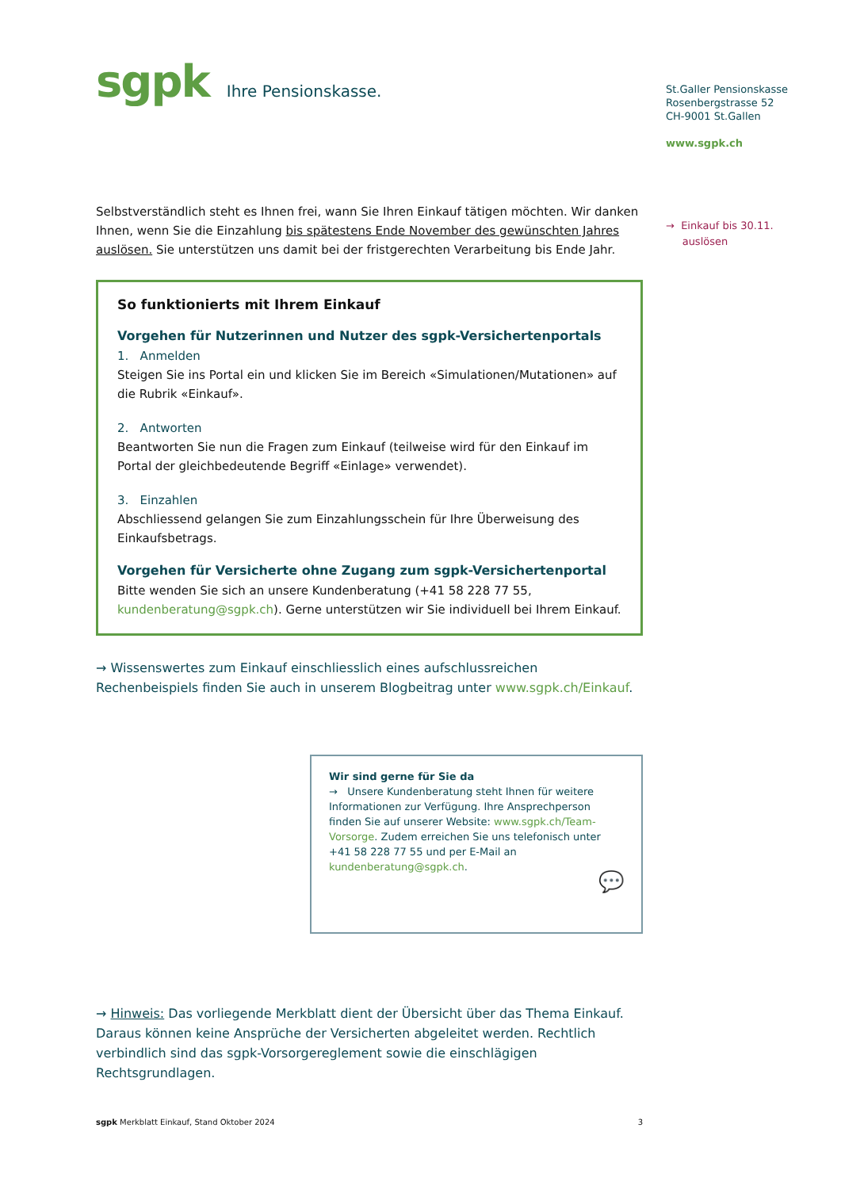sgpk Ihre Pensionskasse.
Selbstverständlich steht es Ihnen frei, wann Sie Ihren Einkauf tätigen möchten. Wir danken Ihnen, wenn Sie die Einzahlung bis spätestens Ende November des gewünschten Jahres auslösen. Sie unterstützen uns damit bei der fristgerechten Verarbeitung bis Ende Jahr.
So funktionierts mit Ihrem Einkauf
Vorgehen für Nutzerinnen und Nutzer des sgpk-Versichertenportals
1. Anmelden
Steigen Sie ins Portal ein und klicken Sie im Bereich «Simulationen/Mutationen» auf die Rubrik «Einkauf».
2. Antworten
Beantworten Sie nun die Fragen zum Einkauf (teilweise wird für den Einkauf im Portal der gleichbedeutende Begriff «Einlage» verwendet).
3. Einzahlen
Abschliessend gelangen Sie zum Einzahlungsschein für Ihre Überweisung des Einkaufsbetrags.
Vorgehen für Versicherte ohne Zugang zum sgpk-Versichertenportal
Bitte wenden Sie sich an unsere Kundenberatung (+41 58 228 77 55, kundenberatung@sgpk.ch). Gerne unterstützen wir Sie individuell bei Ihrem Einkauf.
→ Wissenswertes zum Einkauf einschliesslich eines aufschlussreichen Rechenbeispiels finden Sie auch in unserem Blogbeitrag unter www.sgpk.ch/Einkauf.
Wir sind gerne für Sie da
→ Unsere Kundenberatung steht Ihnen für weitere Informationen zur Verfügung. Ihre Ansprechperson finden Sie auf unserer Website: www.sgpk.ch/Team-Vorsorge. Zudem erreichen Sie uns telefonisch unter +41 58 228 77 55 und per E-Mail an kundenberatung@sgpk.ch.
💬
→ Hinweis: Das vorliegende Merkblatt dient der Übersicht über das Thema Einkauf. Daraus können keine Ansprüche der Versicherten abgeleitet werden. Rechtlich verbindlich sind das sgpk-Vorsorgereglement sowie die einschlägigen Rechtsgrundlagen.
sgpk Merkblatt Einkauf, Stand Oktober 2024 3
St.Galler Pensionskasse
Rosenbergstrasse 52
CH-9001 St.Gallen
www.sgpk.ch
→ Einkauf bis 30.11.
auslösen